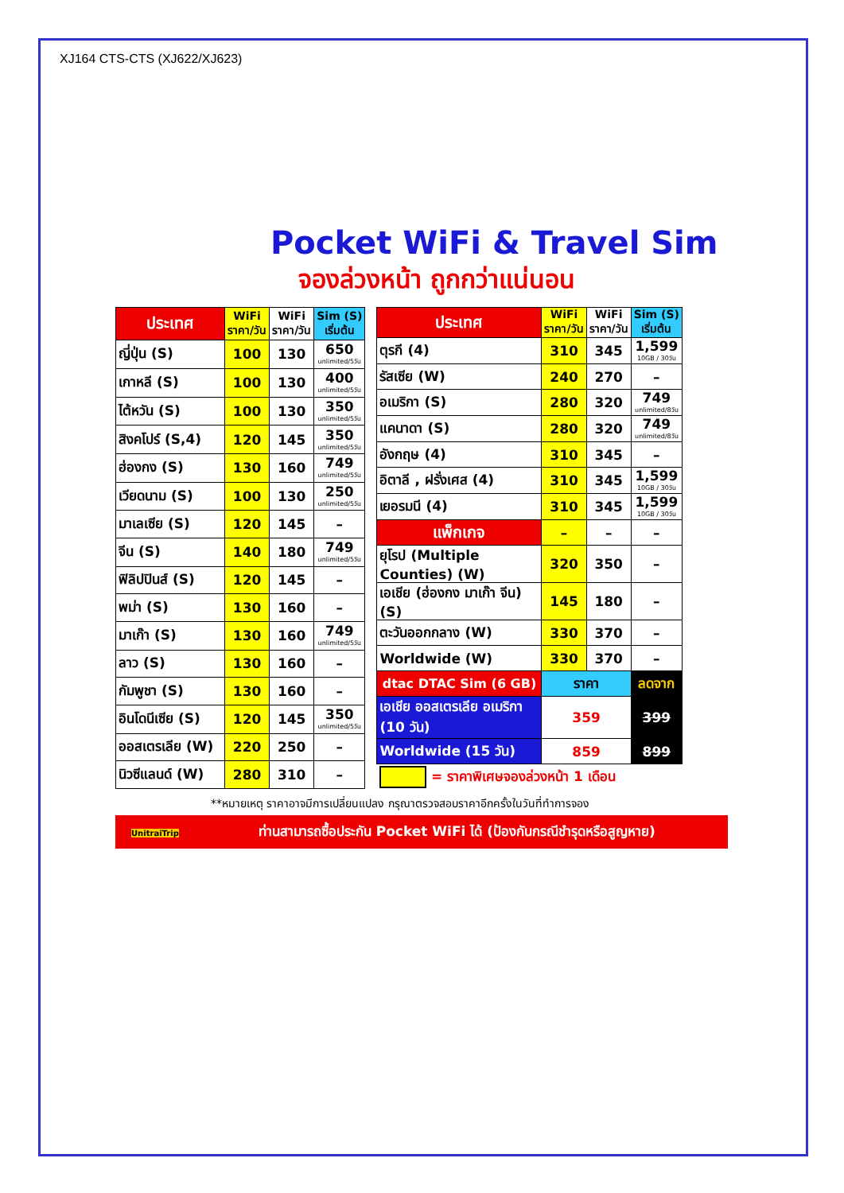XJ164 CTS-CTS (XJ622/XJ623)
Pocket WiFi & Travel Sim
จองล่วงหน้า ถูกกว่าแน่นอน
| ประเทศ | WiFi ราคา/วัน | WiFi ราคา/วัน | Sim (S) เริ่มต้น |
| --- | --- | --- | --- |
| ญี่ปุ่น (S) | 100 | 130 | 650 unlimited/5วัน |
| เกาหลี (S) | 100 | 130 | 400 unlimited/5วัน |
| ไต้หวัน (S) | 100 | 130 | 350 unlimited/5วัน |
| สิงคโปร์ (S,4) | 120 | 145 | 350 unlimited/5วัน |
| ฮ่องกง (S) | 130 | 160 | 749 unlimited/5วัน |
| เวียดนาม (S) | 100 | 130 | 250 unlimited/5วัน |
| มาเลเซีย (S) | 120 | 145 | – |
| จีน (S) | 140 | 180 | 749 unlimited/5วัน |
| ฟิลิปปินส์ (S) | 120 | 145 | – |
| พม่า (S) | 130 | 160 | – |
| มาเก๊า (S) | 130 | 160 | 749 unlimited/5วัน |
| ลาว (S) | 130 | 160 | – |
| กัมพูชา (S) | 130 | 160 | – |
| อินโดนีเซีย (S) | 120 | 145 | 350 unlimited/5วัน |
| ออสเตรเลีย (W) | 220 | 250 | – |
| นิวซีแลนด์ (W) | 280 | 310 | – |
| ประเทศ | WiFi ราคา/วัน | WiFi ราคา/วัน | Sim (S) เริ่มต้น |
| --- | --- | --- | --- |
| ตุรกี (4) | 310 | 345 | 1,599 10GB / 30วัน |
| รัสเซีย (W) | 240 | 270 | – |
| อเมริกา (S) | 280 | 320 | 749 unlimited/8วัน |
| แคนาดา (S) | 280 | 320 | 749 unlimited/8วัน |
| อังกฤษ (4) | 310 | 345 | – |
| อิตาลี , ฝรั่งเศส (4) | 310 | 345 | 1,599 10GB / 30วัน |
| เยอรมนี (4) | 310 | 345 | 1,599 10GB / 30วัน |
| แพ็กเกจ | – | – | – |
| ยุโรป (Multiple Counties) (W) | 320 | 350 | – |
| เอเชีย (ฮ่องกง มาเก๊า จีน) (S) | 145 | 180 | – |
| ตะวันออกกลาง (W) | 330 | 370 | – |
| Worldwide (W) | 330 | 370 | – |
| dtac DTAC Sim (6 GB) | ราคา | | ลดจาก |
| เอเชีย ออสเตรเลีย อเมริกา (10 วัน) | 359 | | 399 |
| Worldwide (15 วัน) | 859 | | 899 |
| = ราคาพิเศษจองล่วงหน้า 1 เดือน | | | |
**หมายเหตุ ราคาอาจมีการเปลี่ยนแปลง กรุณาตรวจสอบราคาอีกครั้งในวันที่ทำการจอง
UnitraiTripท่านสามารถซื้อประกัน Pocket WiFi ได้ (ป้องกันกรณีชำรุดหรือสูญหาย)